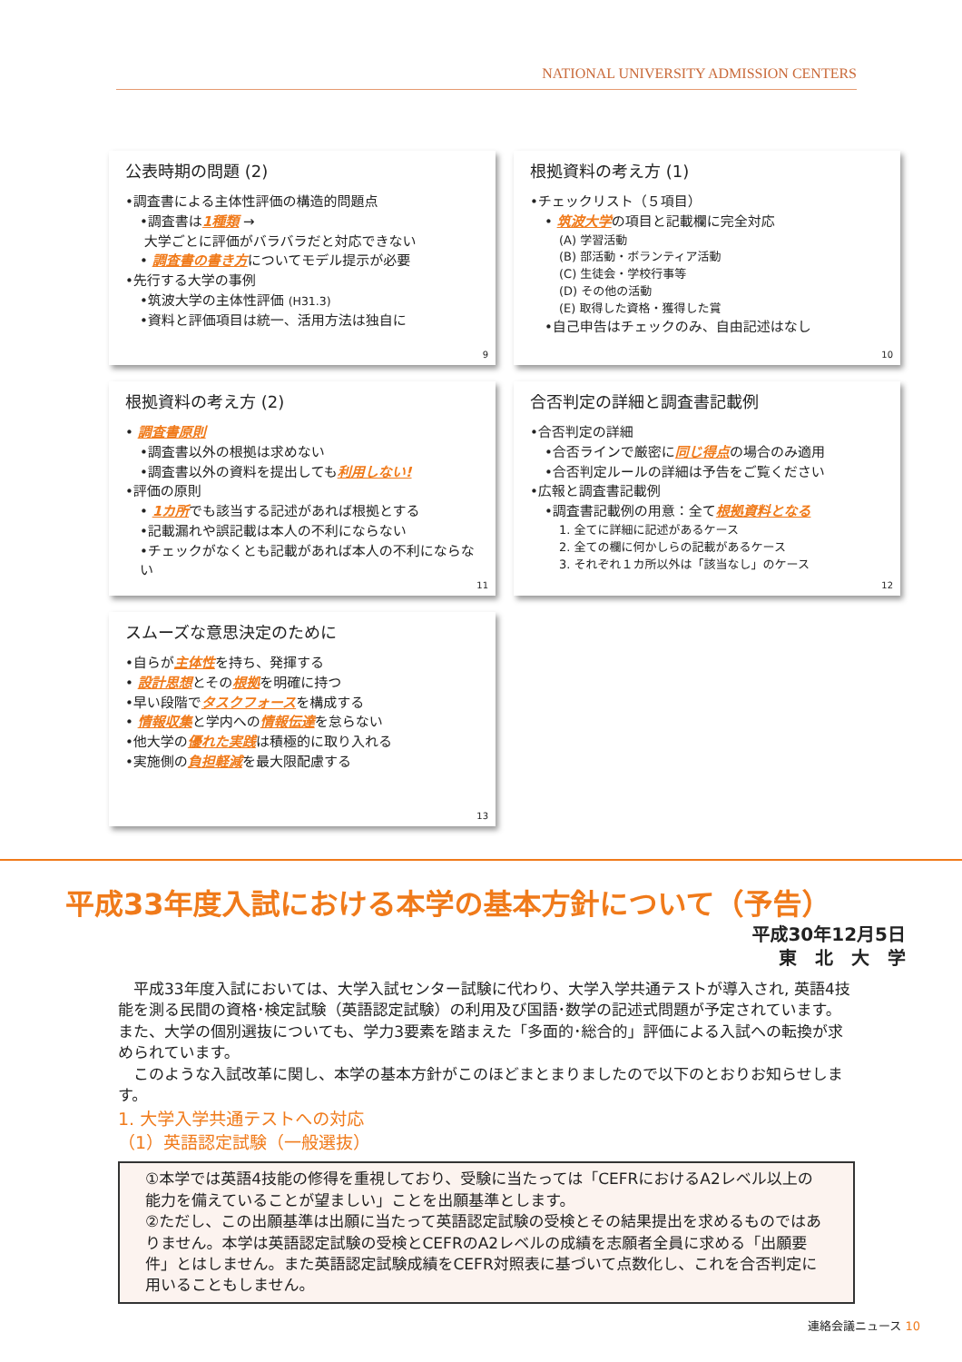NATIONAL UNIVERSITY ADMISSION CENTERS
公表時期の問題 (2)
•調査書による主体性評価の構造的問題点
•調査書は1種類 →
大学ごとに評価がバラバラだと対応できない
• 調査書の書き方についてモデル提示が必要
•先行する大学の事例
•筑波大学の主体性評価 (H31.3)
•資料と評価項目は統一、活用方法は独自に
9
根拠資料の考え方 (1)
•チェックリスト（５項目）
• 筑波大学の項目と記載欄に完全対応
(A) 学習活動
(B) 部活動・ボランティア活動
(C) 生徒会・学校行事等
(D) その他の活動
(E) 取得した資格・獲得した賞
•自己申告はチェックのみ、自由記述はなし
10
根拠資料の考え方 (2)
• 調査書原則
•調査書以外の根拠は求めない
•調査書以外の資料を提出しても利用しない!
•評価の原則
• 1カ所でも該当する記述があれば根拠とする
•記載漏れや誤記載は本人の不利にならない
•チェックがなくとも記載があれば本人の不利にならない
11
合否判定の詳細と調査書記載例
•合否判定の詳細
•合否ラインで厳密に同じ得点の場合のみ適用
•合否判定ルールの詳細は予告をご覧ください
•広報と調査書記載例
•調査書記載例の用意：全て根拠資料となる
1. 全てに詳細に記述があるケース
2. 全ての欄に何かしらの記載があるケース
3. それぞれ１カ所以外は「該当なし」のケース
12
スムーズな意思決定のために
•自らが主体性を持ち、発揮する
• 設計思想とその根拠を明確に持つ
•早い段階でタスクフォースを構成する
• 情報収集と学内への情報伝達を怠らない
•他大学の優れた実践は積極的に取り入れる
•実施側の負担軽減を最大限配慮する
13
平成33年度入試における本学の基本方針について（予告）
平成30年12月5日
東　北　大　学
　平成33年度入試においては、大学入試センター試験に代わり、大学入学共通テストが導入され, 英語4技能を測る民間の資格･検定試験（英語認定試験）の利用及び国語･数学の記述式問題が予定されています。また、大学の個別選抜についても、学力3要素を踏まえた「多面的･総合的」評価による入試への転換が求められています。
　このような入試改革に関し、本学の基本方針がこのほどまとまりましたので以下のとおりお知らせします。
1. 大学入学共通テストへの対応
（1）英語認定試験（一般選抜）
①本学では英語4技能の修得を重視しており、受験に当たっては「CEFRにおけるA2レベル以上の能力を備えていることが望ましい」ことを出願基準とします。
②ただし、この出願基準は出願に当たって英語認定試験の受検とその結果提出を求めるものではありません。本学は英語認定試験の受検とCEFRのA2レベルの成績を志願者全員に求める「出願要件」とはしません。また英語認定試験成績をCEFR対照表に基づいて点数化し、これを合否判定に用いることもしません。
連絡会議ニュース 10